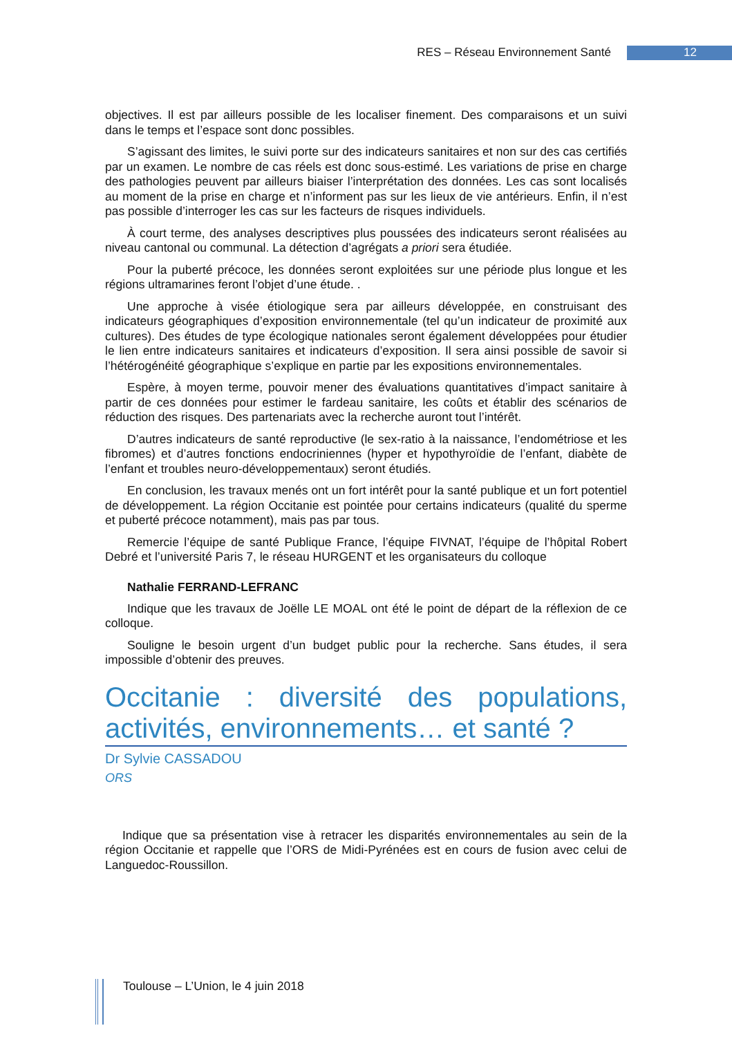RES – Réseau Environnement Santé 12
objectives. Il est par ailleurs possible de les localiser finement. Des comparaisons et un suivi dans le temps et l’espace sont donc possibles.
S’agissant des limites, le suivi porte sur des indicateurs sanitaires et non sur des cas certifiés par un examen. Le nombre de cas réels est donc sous-estimé. Les variations de prise en charge des pathologies peuvent par ailleurs biaiser l’interprétation des données. Les cas sont localisés au moment de la prise en charge et n’informent pas sur les lieux de vie antérieurs. Enfin, il n’est pas possible d’interroger les cas sur les facteurs de risques individuels.
À court terme, des analyses descriptives plus poussées des indicateurs seront réalisées au niveau cantonal ou communal. La détection d’agrégats a priori sera étudiée.
Pour la puberté précoce, les données seront exploitées sur une période plus longue et les régions ultramarines feront l’objet d’une étude. .
Une approche à visée étiologique sera par ailleurs développée, en construisant des indicateurs géographiques d’exposition environnementale (tel qu’un indicateur de proximité aux cultures). Des études de type écologique nationales seront également développées pour étudier le lien entre indicateurs sanitaires et indicateurs d’exposition. Il sera ainsi possible de savoir si l’hétérogénéité géographique s’explique en partie par les expositions environnementales.
Espère, à moyen terme, pouvoir mener des évaluations quantitatives d’impact sanitaire à partir de ces données pour estimer le fardeau sanitaire, les coûts et établir des scénarios de réduction des risques. Des partenariats avec la recherche auront tout l’intérêt.
D’autres indicateurs de santé reproductive (le sex-ratio à la naissance, l’endométriose et les fibromes) et d’autres fonctions endocriniennes (hyper et hypothyroïdie de l’enfant, diabète de l’enfant et troubles neuro-développementaux) seront étudiés.
En conclusion, les travaux menés ont un fort intérêt pour la santé publique et un fort potentiel de développement. La région Occitanie est pointée pour certains indicateurs (qualité du sperme et puberté précoce notamment), mais pas par tous.
Remercie l’équipe de santé Publique France, l’équipe FIVNAT, l’équipe de l’hôpital Robert Debré et l’université Paris 7, le réseau HURGENT et les organisateurs du colloque
Nathalie FERRAND-LEFRANC
Indique que les travaux de Joëlle LE MOAL ont été le point de départ de la réflexion de ce colloque.
Souligne le besoin urgent d’un budget public pour la recherche. Sans études, il sera impossible d’obtenir des preuves.
Occitanie : diversité des populations, activités, environnements… et santé ?
Dr Sylvie CASSADOU
ORS
Indique que sa présentation vise à retracer les disparités environnementales au sein de la région Occitanie et rappelle que l’ORS de Midi-Pyrénées est en cours de fusion avec celui de Languedoc-Roussillon.
Toulouse – L’Union, le 4 juin 2018